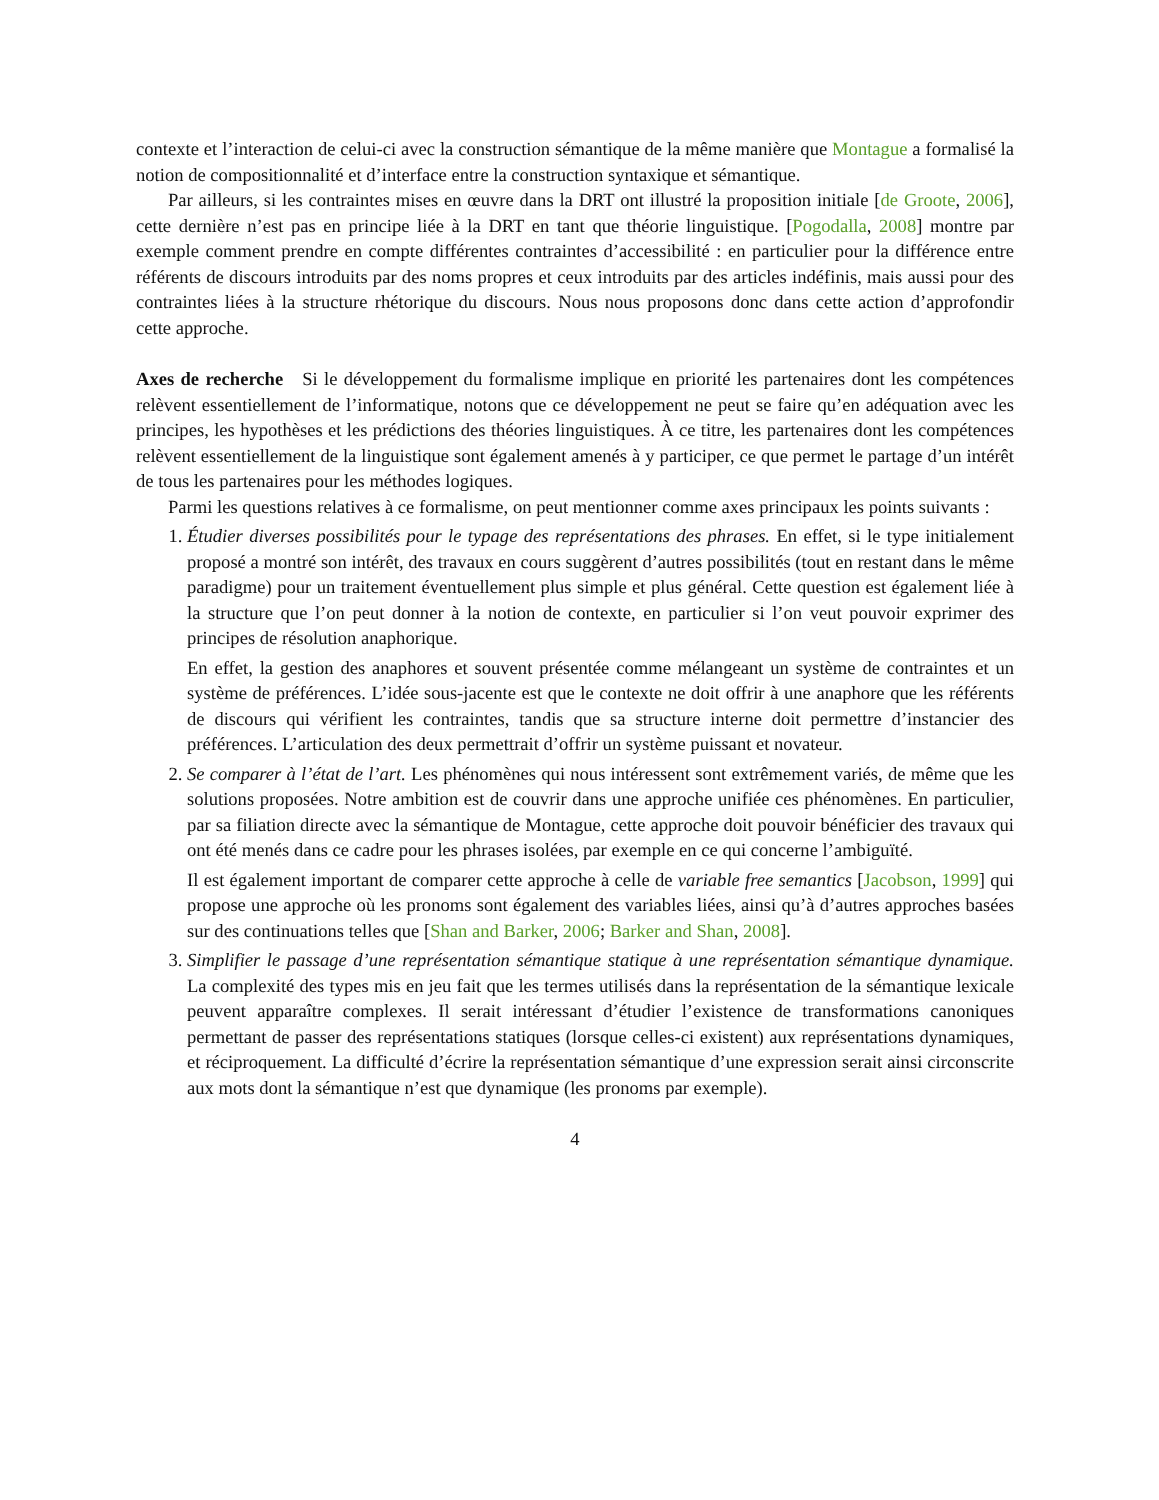contexte et l’interaction de celui-ci avec la construction sémantique de la même manière que Montague a formalisé la notion de compositionnalité et d’interface entre la construction syntaxique et sémantique.
Par ailleurs, si les contraintes mises en œuvre dans la DRT ont illustré la proposition initiale [de Groote, 2006], cette dernière n’est pas en principe liée à la DRT en tant que théorie linguistique. [Pogodalla, 2008] montre par exemple comment prendre en compte différentes contraintes d’accessibilité : en particulier pour la différence entre référents de discours introduits par des noms propres et ceux introduits par des articles indéfinis, mais aussi pour des contraintes liées à la structure rhétorique du discours. Nous nous proposons donc dans cette action d’approfondir cette approche.
Axes de recherche Si le développement du formalisme implique en priorité les partenaires dont les compétences relèvent essentiellement de l’informatique, notons que ce développement ne peut se faire qu’en adéquation avec les principes, les hypothèses et les prédictions des théories linguistiques. À ce titre, les partenaires dont les compétences relèvent essentiellement de la linguistique sont également amenés à y participer, ce que permet le partage d’un intérêt de tous les partenaires pour les méthodes logiques.
Parmi les questions relatives à ce formalisme, on peut mentionner comme axes principaux les points suivants :
1. Étudier diverses possibilités pour le typage des représentations des phrases. En effet, si le type initialement proposé a montré son intérêt, des travaux en cours suggèrent d’autres possibilités (tout en restant dans le même paradigme) pour un traitement éventuellement plus simple et plus général. Cette question est également liée à la structure que l’on peut donner à la notion de contexte, en particulier si l’on veut pouvoir exprimer des principes de résolution anaphorique.
En effet, la gestion des anaphores et souvent présentée comme mélangeant un système de contraintes et un système de préférences. L’idée sous-jacente est que le contexte ne doit offrir à une anaphore que les référents de discours qui vérifient les contraintes, tandis que sa structure interne doit permettre d’instancier des préférences. L’articulation des deux permettrait d’offrir un système puissant et novateur.
2. Se comparer à l’état de l’art. Les phénomènes qui nous intéressent sont extrêmement variés, de même que les solutions proposées. Notre ambition est de couvrir dans une approche unifiée ces phénomènes. En particulier, par sa filiation directe avec la sémantique de Montague, cette approche doit pouvoir bénéficier des travaux qui ont été menés dans ce cadre pour les phrases isolées, par exemple en ce qui concerne l’ambiguïté.
Il est également important de comparer cette approche à celle de variable free semantics [Jacobson, 1999] qui propose une approche où les pronoms sont également des variables liées, ainsi qu’à d’autres approches basées sur des continuations telles que [Shan and Barker, 2006; Barker and Shan, 2008].
3. Simplifier le passage d’une représentation sémantique statique à une représentation sémantique dynamique. La complexité des types mis en jeu fait que les termes utilisés dans la représentation de la sémantique lexicale peuvent apparaître complexes. Il serait intéressant d’étudier l’existence de transformations canoniques permettant de passer des représentations statiques (lorsque celles-ci existent) aux représentations dynamiques, et réciproquement. La difficulté d’écrire la représentation sémantique d’une expression serait ainsi circonscrite aux mots dont la sémantique n’est que dynamique (les pronoms par exemple).
4